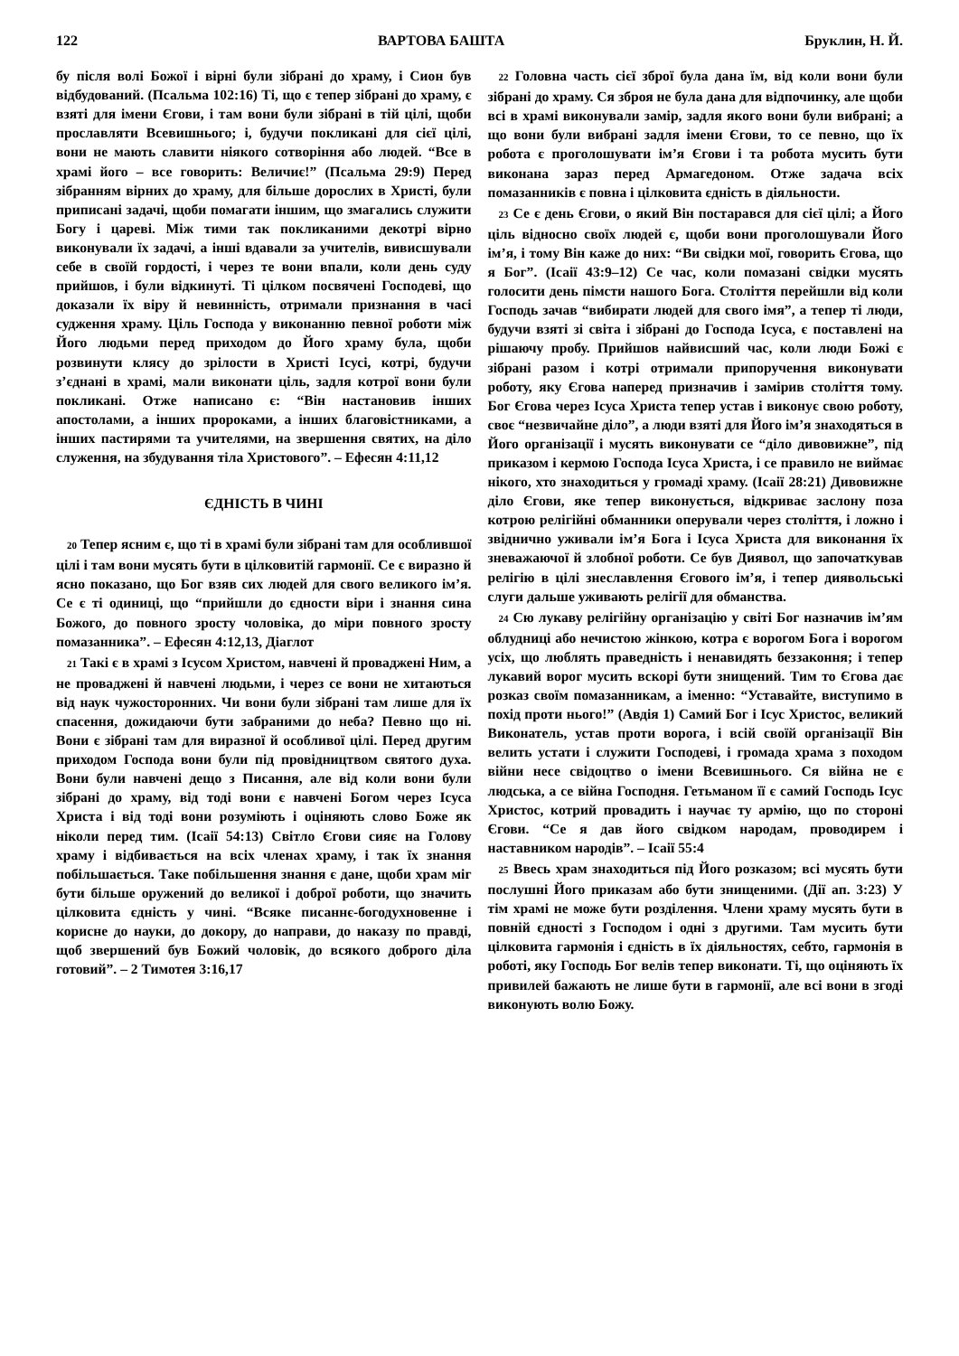122 ВАРТОВА БАШТА Бруклин, Н. Й.
бу після волі Божої і вірні були зібрані до храму, і Сион був відбудований. (Псальма 102:16) Ті, що є тепер зібрані до храму, є взяті для імени Єгови, і там вони були зібрані в тій цілі, щоби прославляти Всевишнього; і, будучи покликані для сієї цілі, вони не мають славити ніякого сотворіння або людей. “Все в храмі його – все говорить: Величиє!” (Псальма 29:9) Перед зібранням вірних до храму, для більше дорослих в Христі, були приписані задачі, щоби помагати іншим, що змагались служити Богу і цареві. Між тими так покликаними декотрі вірно виконували їх задачі, а інші вдавали за учителів, вивисшували себе в своїй гордості, і через те вони впали, коли день суду прийшов, і були відкинуті. Ті цілком посвячені Господеві, що доказали їх віру й невинність, отримали признання в часі судження храму. Ціль Господа у виконанню певної роботи між Його людьми перед приходом до Його храму була, щоби розвинути клясу до зрілости в Христі Ісусі, котрі, будучи з’єднані в храмі, мали виконати ціль, задля котрої вони були покликані. Отже написано є: “Він настановив інших апостолами, а інших пророками, а інших благовістниками, а інших пастирями та учителями, на звершення святих, на діло служення, на збудування тіла Христового”. – Ефесян 4:11,12
ЄДНІСТЬ В ЧИНІ
20 Тепер ясним є, що ті в храмі були зібрані там для особлившої цілі і там вони мусять бути в цілковитій гармонії. Се є виразно й ясно показано, що Бог взяв сих людей для свого великого ім’я. Се є ті одиниці, що “прийшли до єдности віри і знання сина Божого, до повного зросту чоловіка, до міри повного зросту помазанника”. – Ефесян 4:12,13, Діаглот
21 Такі є в храмі з Ісусом Христом, навчені й проваджені Ним, а не проваджені й навчені людьми, і через се вони не хитаються від наук чужосторонних. Чи вони були зібрані там лише для їх спасення, дожидаючи бути забраними до неба? Певно що ні. Вони є зібрані там для виразної й особливої цілі. Перед другим приходом Господа вони були під провідництвом святого духа. Вони були навчені дещо з Писання, але від коли вони були зібрані до храму, від тоді вони є навчені Богом через Ісуса Христа і від тоді вони розуміють і оціняють слово Боже як ніколи перед тим. (Ісаії 54:13) Світло Єгови сияє на Голову храму і відбивається на всіх членах храму, і так їх знання побільшається. Таке побільшення знання є дане, щоби храм міг бути більше оружений до великої і доброї роботи, що значить цілковита єдність у чині. “Всяке писаннє-богодухновенне і корисне до науки, до докору, до направи, до наказу по правді, щоб звершений був Божий чоловік, до всякого доброго діла готовий”. – 2 Тимотея 3:16,17
22 Головна часть сієї зброї була дана їм, від коли вони були зібрані до храму. Ся зброя не була дана для відпочинку, але щоби всі в храмі виконували замір, задля якого вони були вибрані; а що вони були вибрані задля імени Єгови, то се певно, що їх робота є проголошувати ім’я Єгови і та робота мусить бути виконана зараз перед Армагедоном. Отже задача всіх помазанників є повна і цілковита єдність в діяльности.
23 Се є день Єгови, о який Він постарався для сієї цілі; а Його ціль відносно своїх людей є, щоби вони проголошували Його ім’я, і тому Він каже до них: “Ви свідки мої, говорить Єгова, що я Бог”. (Ісаії 43:9–12) Се час, коли помазані свідки мусять голосити день пімсти нашого Бога. Століття перейшли від коли Господь зачав “вибирати людей для свого імя”, а тепер ті люди, будучи взяті зі світа і зібрані до Господа Ісуса, є поставлені на рішаючу пробу. Прийшов найвисший час, коли люди Божі є зібрані разом і котрі отримали припоручення виконувати роботу, яку Єгова наперед призначив і замірив століття тому. Бог Єгова через Ісуса Христа тепер устав і виконує свою роботу, своє “незвичайне діло”, а люди взяті для Його ім’я знаходяться в Його організації і мусять виконувати се “діло дивовижне”, під приказом і кермою Господа Ісуса Христа, і се правило не виймає нікого, хто знаходиться у громаді храму. (Ісаії 28:21) Дивовижне діло Єгови, яке тепер виконується, відкриває заслону поза котрою релігійні обманники оперували через століття, і ложно і звіднично уживали ім’я Бога і Ісуса Христа для виконання їх зневажаючої й злобної роботи. Се був Диявол, що започаткував релігію в цілі знеславлення Єгового ім’я, і тепер диявольські слуги дальше уживають релігії для обманства.
24 Сю лукаву релігійну організацію у світі Бог назначив ім’ям облудниці або нечистою жінкою, котра є ворогом Бога і ворогом усіх, що люблять праведність і ненавидять беззаконня; і тепер лукавий ворог мусить вскорі бути знищений. Тим то Єгова дає розказ своїм помазанникам, а іменно: “Уставайте, виступимо в похід проти нього!” (Авдія 1) Самий Бог і Ісус Христос, великий Виконатель, устав проти ворога, і всій своїй організації Він велить устати і служити Господеві, і громада храма з походом війни несе свідоцтво о імени Всевишнього. Ся війна не є людська, а се війна Господня. Гетьманом її є самий Господь Ісус Христос, котрий провадить і научає ту армію, що по стороні Єгови. “Се я дав його свідком народам, проводирем і наставником народів”. – Ісаії 55:4
25 Ввесь храм знаходиться під Його розказом; всі мусять бути послушні Його приказам або бути знищеними. (Дії ап. 3:23) У тім храмі не може бути розділення. Члени храму мусять бути в повній єдності з Господом і одні з другими. Там мусить бути цілковита гармонія і єдність в їх діяльностях, себто, гармонія в роботі, яку Господь Бог велів тепер виконати. Ті, що оціняють їх привилей бажають не лише бути в гармонії, але всі вони в згоді виконують волю Божу.